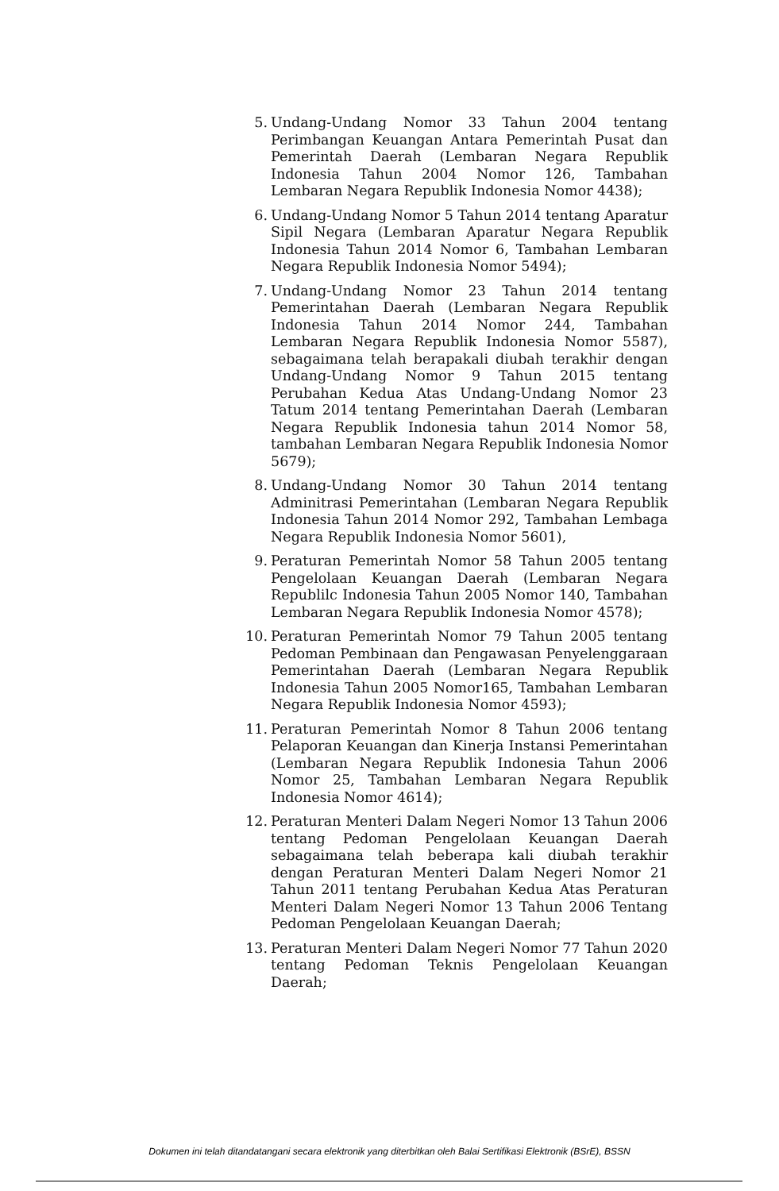5. Undang-Undang Nomor 33 Tahun 2004 tentang Perimbangan Keuangan Antara Pemerintah Pusat dan Pemerintah Daerah (Lembaran Negara Republik Indonesia Tahun 2004 Nomor 126, Tambahan Lembaran Negara Republik Indonesia Nomor 4438);
6. Undang-Undang Nomor 5 Tahun 2014 tentang Aparatur Sipil Negara (Lembaran Aparatur Negara Republik Indonesia Tahun 2014 Nomor 6, Tambahan Lembaran Negara Republik Indonesia Nomor 5494);
7. Undang-Undang Nomor 23 Tahun 2014 tentang Pemerintahan Daerah (Lembaran Negara Republik Indonesia Tahun 2014 Nomor 244, Tambahan Lembaran Negara Republik Indonesia Nomor 5587), sebagaimana telah berapakali diubah terakhir dengan Undang-Undang Nomor 9 Tahun 2015 tentang Perubahan Kedua Atas Undang-Undang Nomor 23 Tatum 2014 tentang Pemerintahan Daerah (Lembaran Negara Republik Indonesia tahun 2014 Nomor 58, tambahan Lembaran Negara Republik Indonesia Nomor 5679);
8. Undang-Undang Nomor 30 Tahun 2014 tentang Adminitrasi Pemerintahan (Lembaran Negara Republik Indonesia Tahun 2014 Nomor 292, Tambahan Lembaga Negara Republik Indonesia Nomor 5601),
9. Peraturan Pemerintah Nomor 58 Tahun 2005 tentang Pengelolaan Keuangan Daerah (Lembaran Negara Republilc Indonesia Tahun 2005 Nomor 140, Tambahan Lembaran Negara Republik Indonesia Nomor 4578);
10. Peraturan Pemerintah Nomor 79 Tahun 2005 tentang Pedoman Pembinaan dan Pengawasan Penyelenggaraan Pemerintahan Daerah (Lembaran Negara Republik Indonesia Tahun 2005 Nomor165, Tambahan Lembaran Negara Republik Indonesia Nomor 4593);
11. Peraturan Pemerintah Nomor 8 Tahun 2006 tentang Pelaporan Keuangan dan Kinerja Instansi Pemerintahan (Lembaran Negara Republik Indonesia Tahun 2006 Nomor 25, Tambahan Lembaran Negara Republik Indonesia Nomor 4614);
12. Peraturan Menteri Dalam Negeri Nomor 13 Tahun 2006 tentang Pedoman Pengelolaan Keuangan Daerah sebagaimana telah beberapa kali diubah terakhir dengan Peraturan Menteri Dalam Negeri Nomor 21 Tahun 2011 tentang Perubahan Kedua Atas Peraturan Menteri Dalam Negeri Nomor 13 Tahun 2006 Tentang Pedoman Pengelolaan Keuangan Daerah;
13. Peraturan Menteri Dalam Negeri Nomor 77 Tahun 2020 tentang Pedoman Teknis Pengelolaan Keuangan Daerah;
Dokumen ini telah ditandatangani secara elektronik yang diterbitkan oleh Balai Sertifikasi Elektronik (BSrE), BSSN